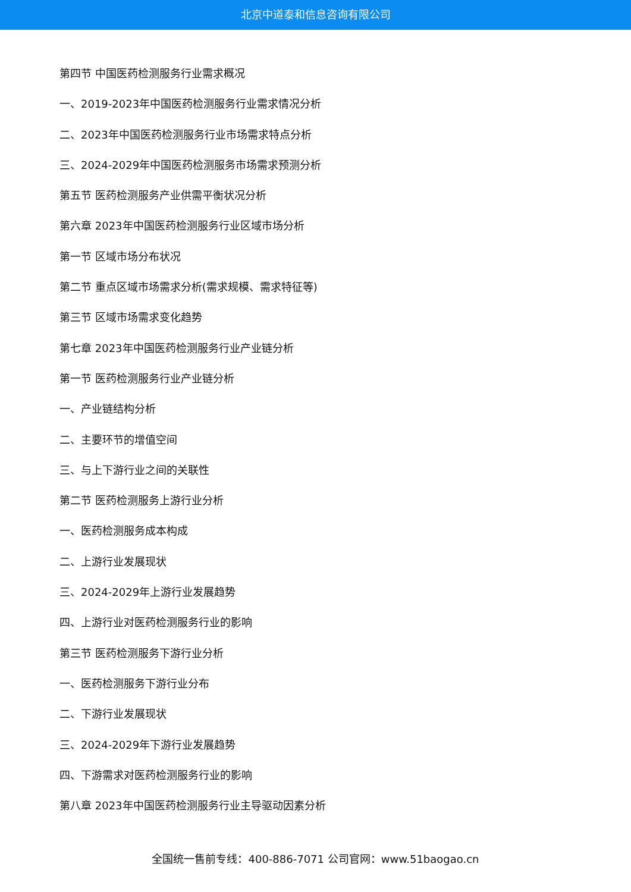北京中道泰和信息咨询有限公司
第四节 中国医药检测服务行业需求概况
一、2019-2023年中国医药检测服务行业需求情况分析
二、2023年中国医药检测服务行业市场需求特点分析
三、2024-2029年中国医药检测服务市场需求预测分析
第五节 医药检测服务产业供需平衡状况分析
第六章 2023年中国医药检测服务行业区域市场分析
第一节 区域市场分布状况
第二节 重点区域市场需求分析(需求规模、需求特征等)
第三节 区域市场需求变化趋势
第七章 2023年中国医药检测服务行业产业链分析
第一节 医药检测服务行业产业链分析
一、产业链结构分析
二、主要环节的增值空间
三、与上下游行业之间的关联性
第二节 医药检测服务上游行业分析
一、医药检测服务成本构成
二、上游行业发展现状
三、2024-2029年上游行业发展趋势
四、上游行业对医药检测服务行业的影响
第三节 医药检测服务下游行业分析
一、医药检测服务下游行业分布
二、下游行业发展现状
三、2024-2029年下游行业发展趋势
四、下游需求对医药检测服务行业的影响
第八章 2023年中国医药检测服务行业主导驱动因素分析
全国统一售前专线：400-886-7071 公司官网：www.51baogao.cn